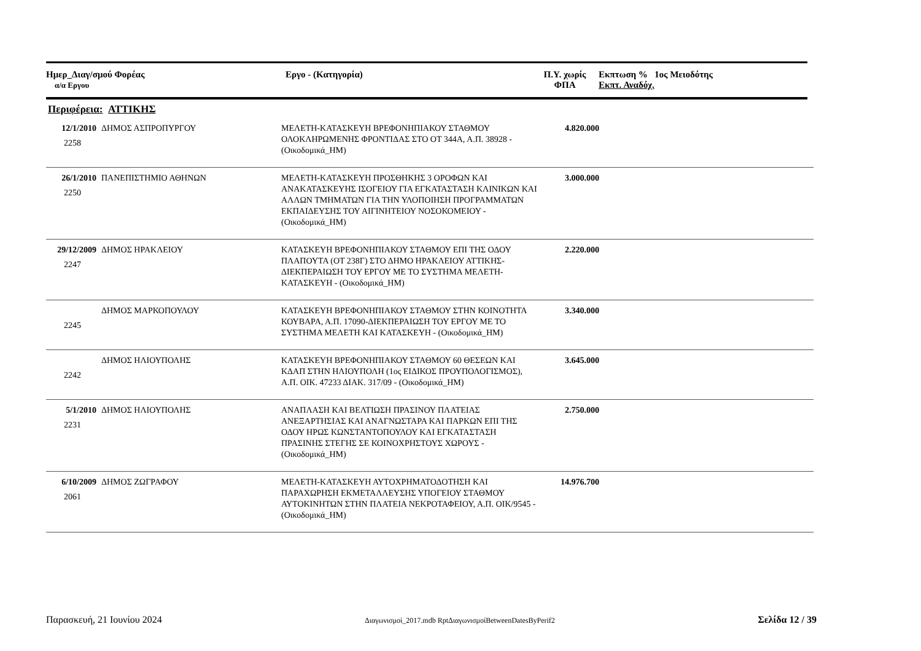Ημερ_Διαγ/σμού Φορέας
α/α Εργου
Εργο - (Κατηγορία) Π.Υ. χωρίς
ΦΠΑ
Εκπτωση % 1ος Μειοδότης
Εκπτ. Αναδόχ.
Περιφέρεια: ΑΤΤΙΚΗΣ
| 12/1/2010 2258 | ΔΗΜΟΣ ΑΣΠΡΟΠΥΡΓΟΥ | ΜΕΛΕΤΗ-ΚΑΤΑΣΚΕΥΗ ΒΡΕΦΟΝΗΠΙΑΚΟΥ ΣΤΑΘΜΟΥ ΟΛΟΚΛΗΡΩΜΕΝΗΣ ΦΡΟΝΤΙΔΑΣ ΣΤΟ ΟΤ 344Α, Α.Π. 38928 - (Οικοδομικά_ΗΜ) | 4.820.000 | |
| 26/1/2010 2250 | ΠΑΝΕΠΙΣΤΗΜΙΟ ΑΘΗΝΩΝ | ΜΕΛΕΤΗ-ΚΑΤΑΣΚΕΥΗ ΠΡΟΣΘΗΚΗΣ 3 ΟΡΟΦΩΝ ΚΑΙ ΑΝΑΚΑΤΑΣΚΕΥΗΣ ΙΣΟΓΕΙΟΥ ΓΙΑ ΕΓΚΑΤΑΣΤΑΣΗ ΚΛΙΝΙΚΩΝ ΚΑΙ ΑΛΛΩΝ ΤΜΗΜΑΤΩΝ ΓΙΑ ΤΗΝ ΥΛΟΠΟΙΗΣΗ ΠΡΟΓΡΑΜΜΑΤΩΝ ΕΚΠΑΙΔΕΥΣΗΣ ΤΟΥ ΑΙΓΙΝΗΤΕΙΟΥ ΝΟΣΟΚΟΜΕΙΟΥ - (Οικοδομικά_ΗΜ) | 3.000.000 | |
| 29/12/2009 2247 | ΔΗΜΟΣ ΗΡΑΚΛΕΙΟΥ | ΚΑΤΑΣΚΕΥΗ ΒΡΕΦΟΝΗΠΙΑΚΟΥ ΣΤΑΘΜΟΥ ΕΠΙ ΤΗΣ ΟΔΟΥ ΠΛΑΠΟΥΤΑ (ΟΤ 238Γ) ΣΤΟ ΔΗΜΟ ΗΡΑΚΛΕΙΟΥ ΑΤΤΙΚΗΣ-ΔΙΕΚΠΕΡΑΙΩΣΗ ΤΟΥ ΕΡΓΟΥ ΜΕ ΤΟ ΣΥΣΤΗΜΑ ΜΕΛΕΤΗ-ΚΑΤΑΣΚΕΥΗ - (Οικοδομικά_ΗΜ) | 2.220.000 | |
| 2245 | ΔΗΜΟΣ ΜΑΡΚΟΠΟΥΛΟΥ | ΚΑΤΑΣΚΕΥΗ ΒΡΕΦΟΝΗΠΙΑΚΟΥ ΣΤΑΘΜΟΥ ΣΤΗΝ ΚΟΙΝΟΤΗΤΑ ΚΟΥΒΑΡΑ, Α.Π. 17090-ΔΙΕΚΠΕΡΑΙΩΣΗ ΤΟΥ ΕΡΓΟΥ ΜΕ ΤΟ ΣΥΣΤΗΜΑ ΜΕΛΕΤΗ ΚΑΙ ΚΑΤΑΣΚΕΥΗ - (Οικοδομικά_ΗΜ) | 3.340.000 | |
| 2242 | ΔΗΜΟΣ ΗΛΙΟΥΠΟΛΗΣ | ΚΑΤΑΣΚΕΥΗ ΒΡΕΦΟΝΗΠΙΑΚΟΥ ΣΤΑΘΜΟΥ 60 ΘΕΣΕΩΝ ΚΑΙ ΚΔΑΠ ΣΤΗΝ ΗΛΙΟΥΠΟΛΗ (1ος ΕΙΔΙΚΟΣ ΠΡΟΥΠΟΛΟΓΙΣΜΟΣ), Α.Π. ΟΙΚ. 47233 ΔΙΑΚ. 317/09 - (Οικοδομικά_ΗΜ) | 3.645.000 | |
| 5/1/2010 2231 | ΔΗΜΟΣ ΗΛΙΟΥΠΟΛΗΣ | ΑΝΑΠΛΑΣΗ ΚΑΙ ΒΕΛΤΙΩΣΗ ΠΡΑΣΙΝΟΥ ΠΛΑΤΕΙΑΣ ΑΝΕΞΑΡΤΗΣΙΑΣ ΚΑΙ ΑΝΑΓΝΩΣΤΑΡΑ ΚΑΙ ΠΑΡΚΩΝ ΕΠΙ ΤΗΣ ΟΔΟΥ ΗΡΩΣ ΚΩΝΣΤΑΝΤΟΠΟΥΛΟΥ ΚΑΙ ΕΓΚΑΤΑΣΤΑΣΗ ΠΡΑΣΙΝΗΣ ΣΤΕΓΗΣ ΣΕ ΚΟΙΝΟΧΡΗΣΤΟΥΣ ΧΩΡΟΥΣ - (Οικοδομικά_ΗΜ) | 2.750.000 | |
| 6/10/2009 2061 | ΔΗΜΟΣ ΖΩΓΡΑΦΟΥ | ΜΕΛΕΤΗ-ΚΑΤΑΣΚΕΥΗ ΑΥΤΟΧΡΗΜΑΤΟΔΟΤΗΣΗ ΚΑΙ ΠΑΡΑΧΩΡΗΣΗ ΕΚΜΕΤΑΛΛΕΥΣΗΣ ΥΠΟΓΕΙΟΥ ΣΤΑΘΜΟΥ ΑΥΤΟΚΙΝΗΤΩΝ ΣΤΗΝ ΠΛΑΤΕΙΑ ΝΕΚΡΟΤΑΦΕΙΟΥ, Α.Π. ΟΙΚ/9545 - (Οικοδομικά_ΗΜ) | 14.976.700 | |
Παρασκευή, 21 Ιουνίου 2024 Διαγωνισμοί_2017.mdb RptΔιαγωνισμοίBetweenDatesByPerif2 Σελίδα 12 / 39